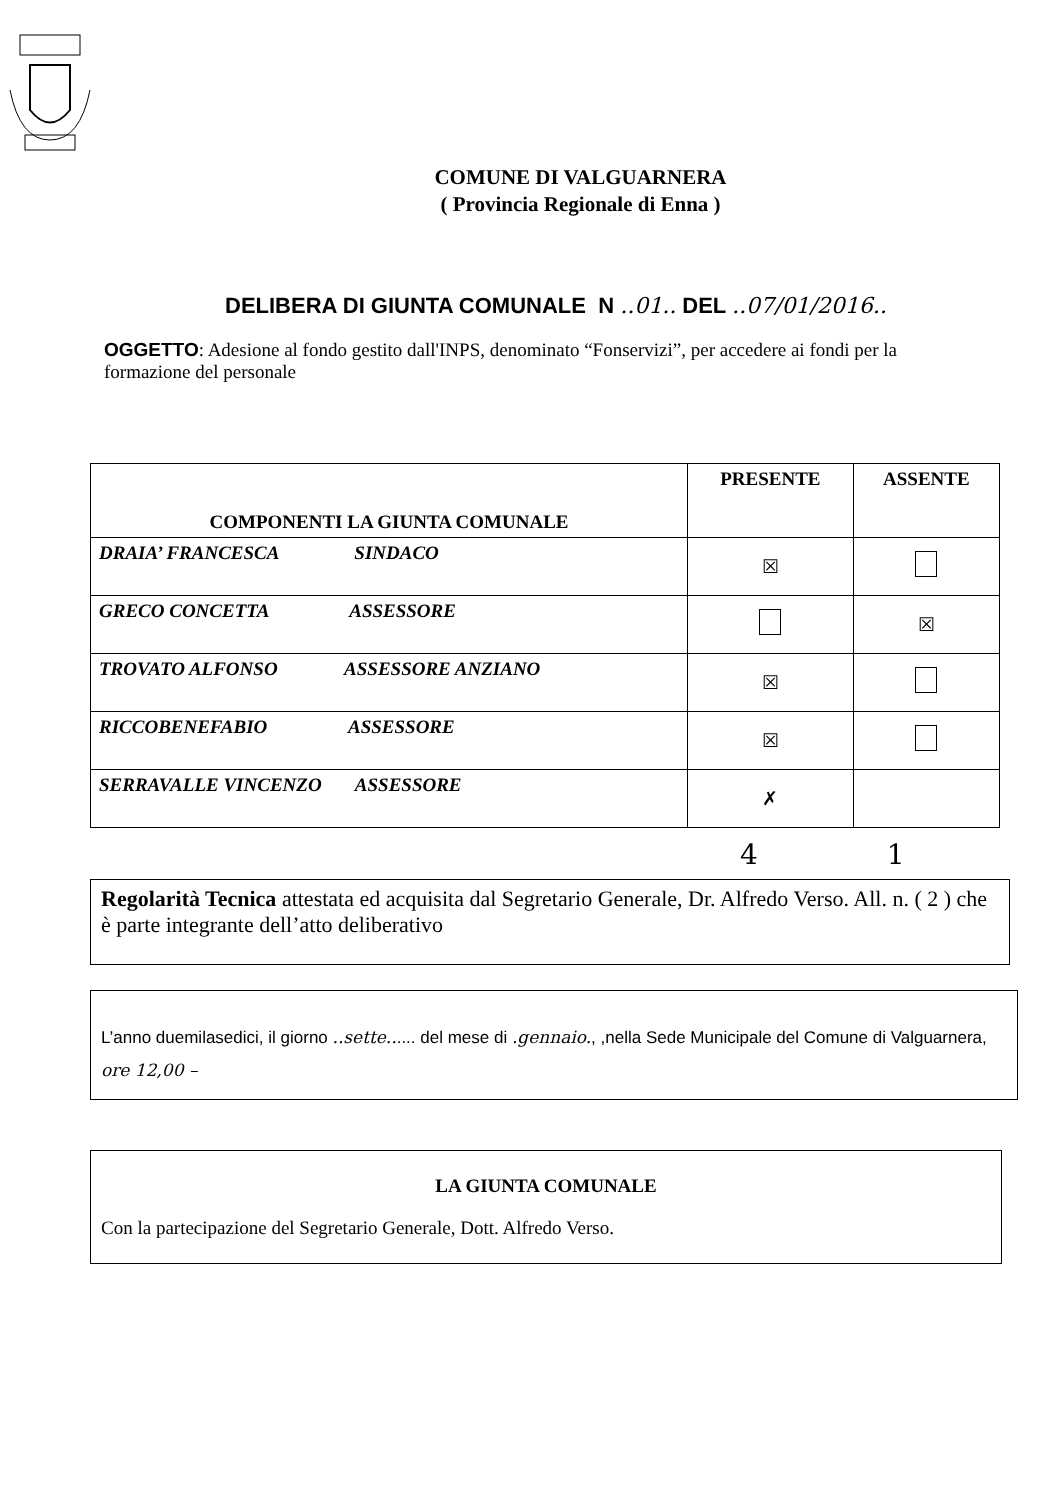COMUNE DI VALGUARNERA
( Provincia Regionale di Enna )
DELIBERA DI GIUNTA COMUNALE N ..01.. DEL ..07/01/2016..
OGGETTO: Adesione al fondo gestito dall'INPS, denominato “Fonservizi”, per accedere ai fondi per la formazione del personale
| COMPONENTI LA GIUNTA COMUNALE | PRESENTE | ASSENTE |
| --- | --- | --- |
| DRAIA’ FRANCESCA SINDACO | ☒ | |
| GRECO CONCETTA ASSESSORE | | ☒ |
| TROVATO ALFONSO ASSESSORE ANZIANO | ☒ | |
| RICCOBENEFABIO ASSESSORE | ☒ | |
| SERRAVALLE VINCENZO ASSESSORE | ✗ | |
4 1
Regolarità Tecnica attestata ed acquisita dal Segretario Generale, Dr. Alfredo Verso. All. n. ( 2 ) che è parte integrante dell’atto deliberativo
L’anno duemilasedici, il giorno ..sette...... del mese di .gennaio., ,nella Sede Municipale del Comune di Valguarnera, ore 12,00 –
LA GIUNTA COMUNALE
Con la partecipazione del Segretario Generale, Dott. Alfredo Verso.